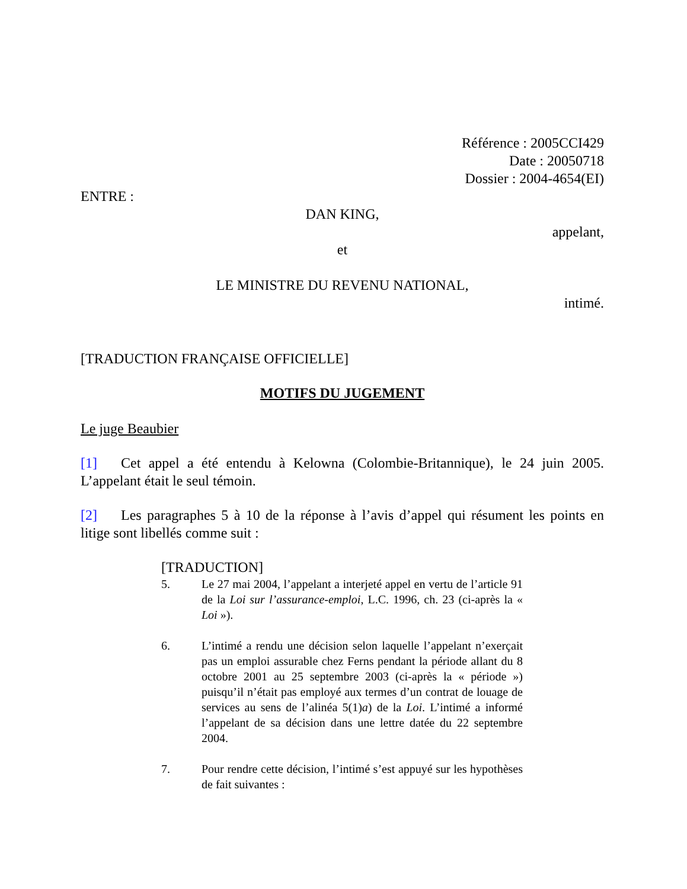Référence : 2005CCI429
Date : 20050718
Dossier : 2004-4654(EI)
ENTRE :
DAN KING,
appelant,
et
LE MINISTRE DU REVENU NATIONAL,
intimé.
[TRADUCTION FRANÇAISE OFFICIELLE]
MOTIFS DU JUGEMENT
Le juge Beaubier
[1] Cet appel a été entendu à Kelowna (Colombie-Britannique), le 24 juin 2005. L’appelant était le seul témoin.
[2] Les paragraphes 5 à 10 de la réponse à l’avis d’appel qui résument les points en litige sont libellés comme suit :
[TRADUCTION]
5. Le 27 mai 2004, l’appelant a interjeté appel en vertu de l’article 91 de la Loi sur l’assurance-emploi, L.C. 1996, ch. 23 (ci-après la « Loi »).
6. L’intimé a rendu une décision selon laquelle l’appelant n’exerçait pas un emploi assurable chez Ferns pendant la période allant du 8 octobre 2001 au 25 septembre 2003 (ci-après la « période ») puisqu’il n’était pas employé aux termes d’un contrat de louage de services au sens de l’alinéa 5(1)a) de la Loi. L’intimé a informé l’appelant de sa décision dans une lettre datée du 22 septembre 2004.
7. Pour rendre cette décision, l’intimé s’est appuyé sur les hypothèses de fait suivantes :